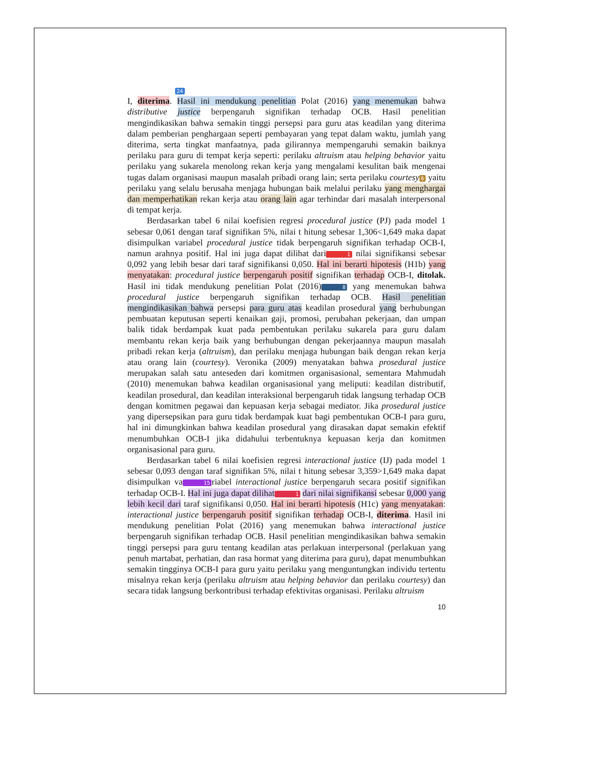24
I, diterima. Hasil ini mendukung penelitian Polat (2016) yang menemukan bahwa distributive justice berpengaruh signifikan terhadap OCB. Hasil penelitian mengindikasikan bahwa semakin tinggi persepsi para guru atas keadilan yang diterima dalam pemberian penghargaan seperti pembayaran yang tepat dalam waktu, jumlah yang diterima, serta tingkat manfaatnya, pada gilirannya mempengaruhi semakin baiknya perilaku para guru di tempat kerja seperti: perilaku altruism atau helping behavior yaitu perilaku yang sukarela menolong rekan kerja yang mengalami kesulitan baik mengenai tugas dalam organisasi maupun masalah pribadi orang lain; serta perilaku courtesy 6 yaitu perilaku yang selalu berusaha menjaga hubungan baik melalui perilaku yang menghargai dan memperhatikan rekan kerja atau orang lain agar terhindar dari masalah interpersonal di tempat kerja.
Berdasarkan tabel 6 nilai koefisien regresi procedural justice (PJ) pada model 1 sebesar 0,061 dengan taraf signifikan 5%, nilai t hitung sebesar 1,306<1,649 maka dapat disimpulkan variabel procedural justice tidak berpengaruh signifikan terhadap OCB-I, namun arahnya positif. Hal ini juga dapat dilihat dari 1 nilai signifikansi sebesar 0,092 yang lebih besar dari taraf signifikansi 0,050. Hal ini berarti hipotesis (H1b) yang menyatakan: procedural justice berpengaruh positif signifikan terhadap OCB-I, ditolak. Hasil ini tidak mendukung penelitian Polat (2016) 8 yang menemukan bahwa procedural justice berpengaruh signifikan terhadap OCB. Hasil penelitian mengindikasikan bahwa persepsi para guru atas keadilan prosedural yang berhubungan pembuatan keputusan seperti kenaikan gaji, promosi, perubahan pekerjaan, dan umpan balik tidak berdampak kuat pada pembentukan perilaku sukarela para guru dalam membantu rekan kerja baik yang berhubungan dengan pekerjaannya maupun masalah pribadi rekan kerja (altruism), dan perilaku menjaga hubungan baik dengan rekan kerja atau orang lain (courtesy). Veronika (2009) menyatakan bahwa prosedural justice merupakan salah satu anteseden dari komitmen organisasional, sementara Mahmudah (2010) menemukan bahwa keadilan organisasional yang meliputi: keadilan distributif, keadilan prosedural, dan keadilan interaksional berpengaruh tidak langsung terhadap OCB dengan komitmen pegawai dan kepuasan kerja sebagai mediator. Jika prosedural justice yang dipersepsikan para guru tidak berdampak kuat bagi pembentukan OCB-I para guru, hal ini dimungkinkan bahwa keadilan prosedural yang dirasakan dapat semakin efektif menumbuhkan OCB-I jika didahului terbentuknya kepuasan kerja dan komitmen organisasional para guru.
Berdasarkan tabel 6 nilai koefisien regresi interactional justice (IJ) pada model 1 sebesar 0,093 dengan taraf signifikan 5%, nilai t hitung sebesar 3,359>1,649 maka dapat disimpulkan va 15 riabel interactional justice berpengaruh secara positif signifikan terhadap OCB-I. Hal ini juga dapat dilihat 1 dari nilai signifikansi sebesar 0,000 yang lebih kecil dari taraf signifikansi 0,050. Hal ini berarti hipotesis (H1c) yang menyatakan: interactional justice berpengaruh positif signifikan terhadap OCB-I, diterima. Hasil ini mendukung penelitian Polat (2016) yang menemukan bahwa interactional justice berpengaruh signifikan terhadap OCB. Hasil penelitian mengindikasikan bahwa semakin tinggi persepsi para guru tentang keadilan atas perlakuan interpersonal (perlakuan yang penuh martabat, perhatian, dan rasa hormat yang diterima para guru), dapat menumbuhkan semakin tingginya OCB-I para guru yaitu perilaku yang menguntungkan individu tertentu misalnya rekan kerja (perilaku altruism atau helping behavior dan perilaku courtesy) dan secara tidak langsung berkontribusi terhadap efektivitas organisasi. Perilaku altruism
10